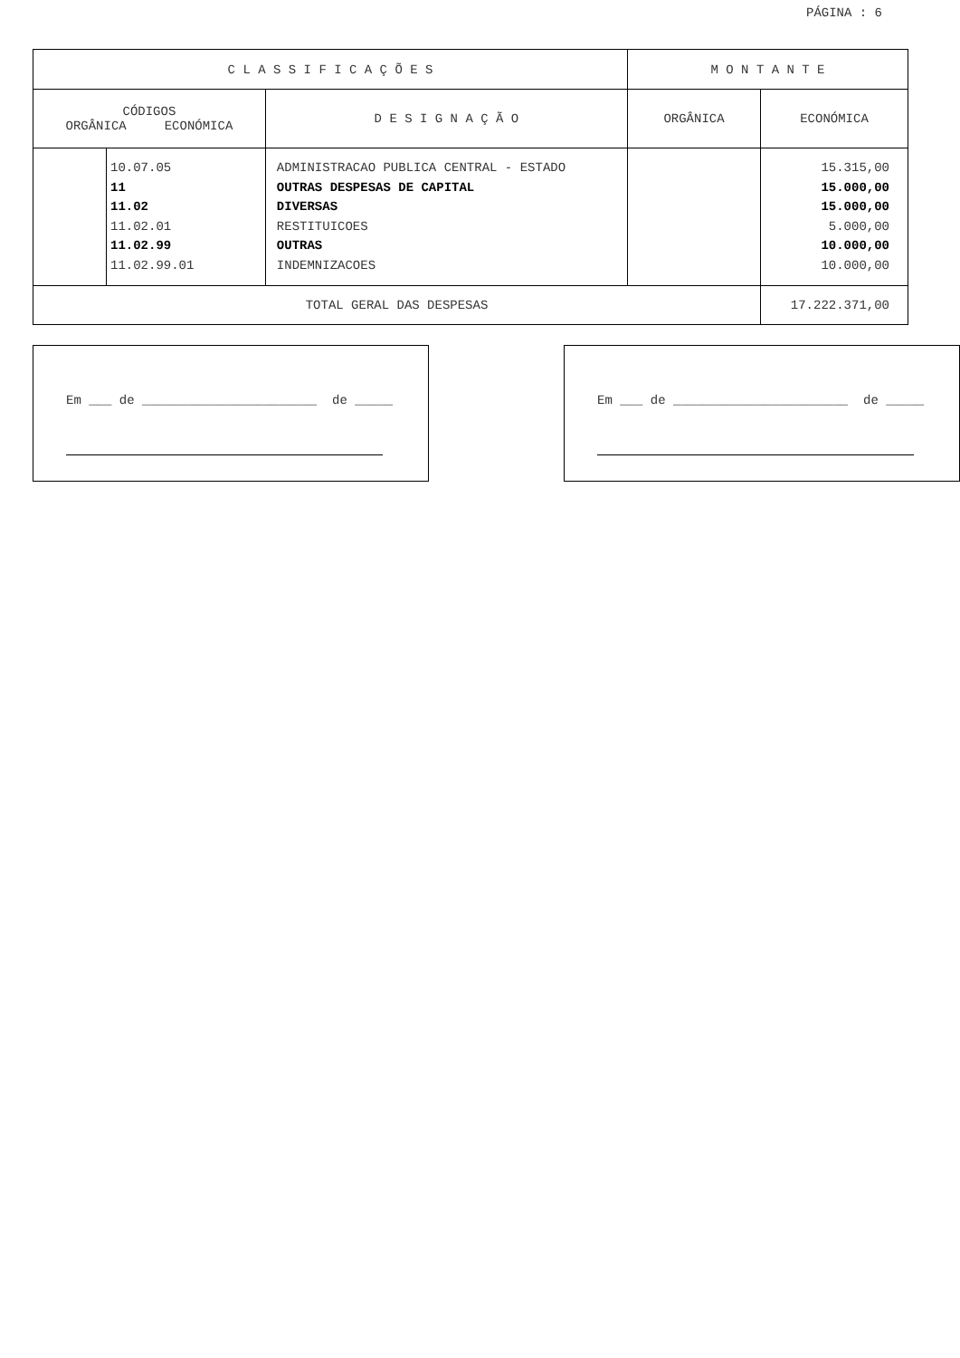PÁGINA : 6
| C L A S S I F I C A Ç Õ E S | | | M O N T A N T E | |
| --- | --- | --- | --- | --- |
| CÓDIGOS ORGÂNICA ECONÓMICA | | D E S I G N A Ç Ã O | ORGÂNICA | ECONÓMICA |
| | 10.07.05 11 11.02 11.02.01 11.02.99 11.02.99.01 | ADMINISTRACAO PUBLICA CENTRAL - ESTADO OUTRAS DESPESAS DE CAPITAL DIVERSAS RESTITUICOES OUTRAS INDEMNIZACOES | | 15.315,00 15.000,00 15.000,00 5.000,00 10.000,00 10.000,00 |
| TOTAL GERAL DAS DESPESAS | | | | 17.222.371,00 |
Em ___ de _______________________ de _____ Em ___ de _______________________ de _____